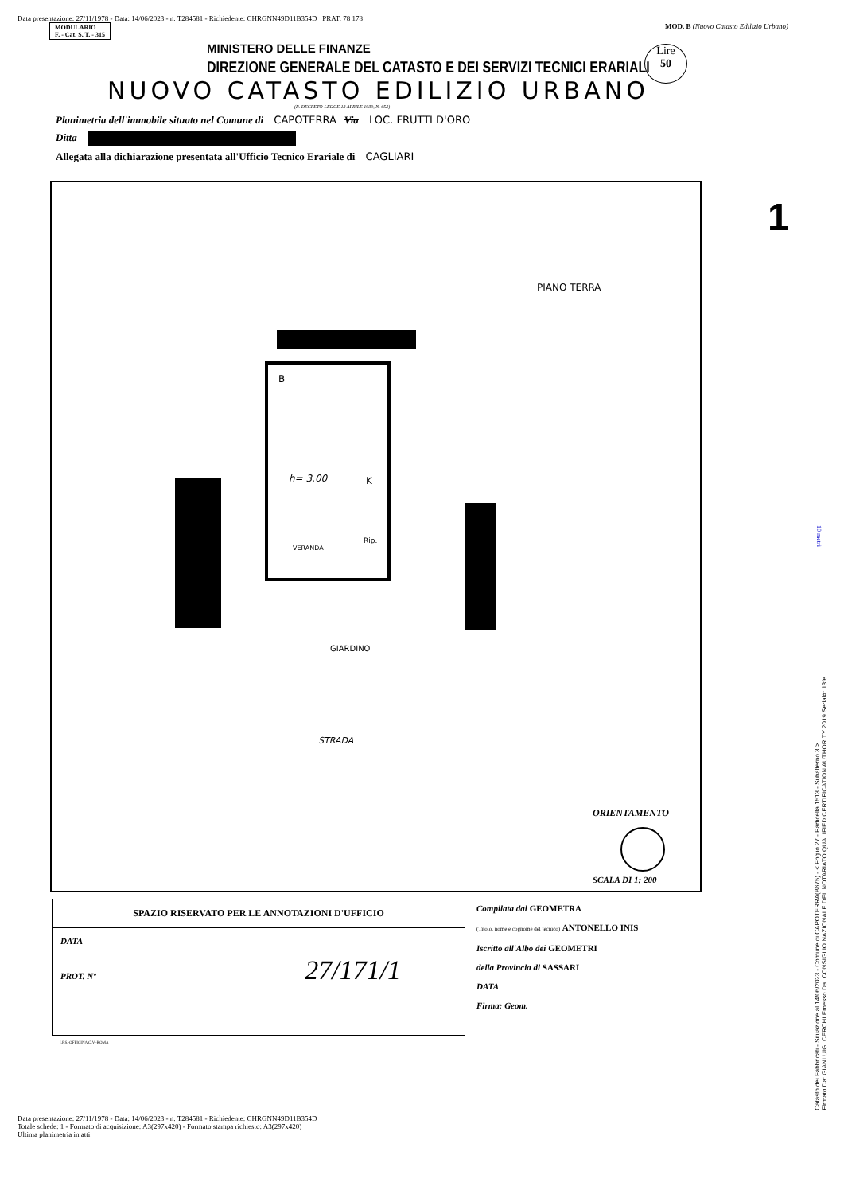Data presentazione: 27/11/1978 - Data: 14/06/2023 - n. T284581 - Richiedente: CHRGNN49D11B354D PRAT. 78 178
MODULARIO
F. - Cat. S. T. - 315 MOD. B (Nuovo Catasto Edilizio Urbano)
MINISTERO DELLE FINANZE
DIREZIONE GENERALE DEL CATASTO E DEI SERVIZI TECNICI ERARIALI
Lire
50
NUOVO CATASTO EDILIZIO URBANO
(R. DECRETO-LEGGE 13 APRILE 1939, N. 652)
Planimetria dell'immobile situato nel Comune di CAPOTERRA Via LOC. FRUTTI D'ORO
Ditta
Allegata alla dichiarazione presentata all'Ufficio Tecnico Erariale di CAGLIARI
1
PIANO TERRA
B
h= 3.00 K
VERANDA
Rip.
GIARDINO
STRADA
ORIENTAMENTO
SCALA DI 1: 200
SPAZIO RISERVATO PER LE ANNOTAZIONI D'UFFICIO
DATA
PROT. Nº 27/171/1
Compilata dal GEOMETRA
(Titolo, nome e cognome del tecnico) ANTONELLO INIS
Iscritto all'Albo dei GEOMETRI
della Provincia di SASSARI
DATA
Firma: Geom.
I.P.S.-OFFICINA C.V.-ROMA
Data presentazione: 27/11/1978 - Data: 14/06/2023 - n. T284581 - Richiedente: CHRGNN49D11B354D
Totale schede: 1 - Formato di acquisizione: A3(297x420) - Formato stampa richiesto: A3(297x420)
Ultima planimetria in atti
Catasto dei Fabbricati - Situazione al 14/06/2023 - Comune di CAPOTERRA(B675) - < Foglio 27 - Particella 1513 - Subalterno 3 >
Firmato Da: GIANLUIGI CERCHI Emesso Da: CONSIGLIO NAZIONALE DEL NOTARIATO QUALIFIED CERTIFICATION AUTHORITY 2019 Serial#: 13fe
10 metri